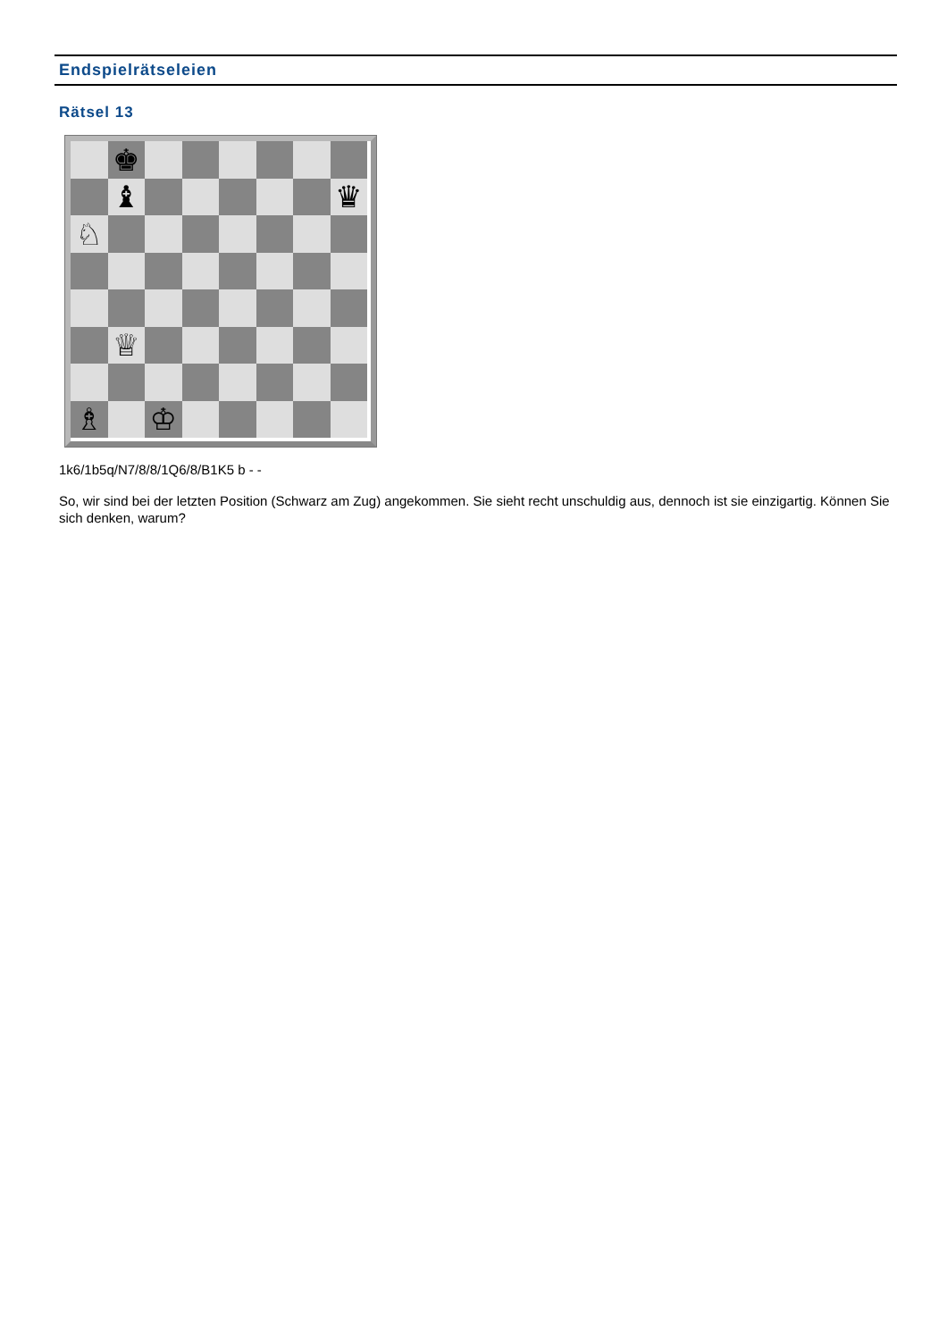Endspielrätseleien
Rätsel 13
♚
♝
♛
♘
♕
♗
♔
1k6/1b5q/N7/8/8/1Q6/8/B1K5 b - -
So, wir sind bei der letzten Position (Schwarz am Zug) angekommen. Sie sieht recht unschuldig aus, dennoch ist sie einzigartig. Können Sie sich denken, warum?